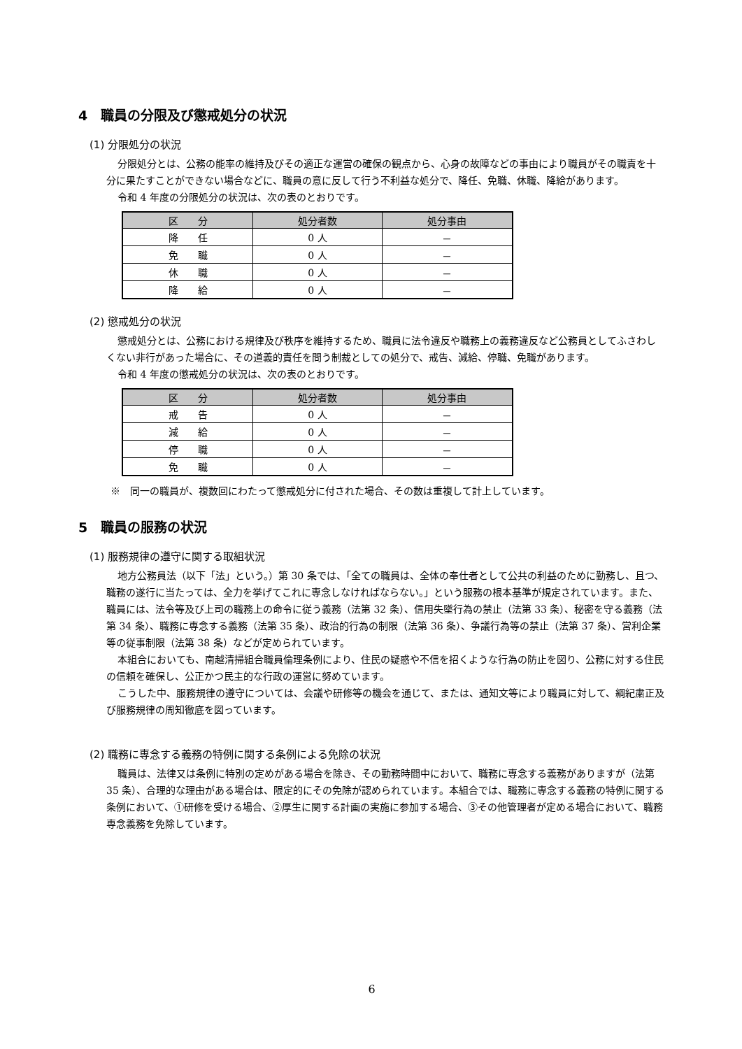4　職員の分限及び懲戒処分の状況
(1) 分限処分の状況
分限処分とは、公務の能率の維持及びその適正な運営の確保の観点から、心身の故障などの事由により職員がその職責を十分に果たすことができない場合などに、職員の意に反して行う不利益な処分で、降任、免職、休職、降給があります。
令和 4 年度の分限処分の状況は、次の表のとおりです。
| 区 分 | 処分者数 | 処分事由 |
| --- | --- | --- |
| 降 任 | 0 人 | － |
| 免 職 | 0 人 | － |
| 休 職 | 0 人 | － |
| 降 給 | 0 人 | － |
(2) 懲戒処分の状況
懲戒処分とは、公務における規律及び秩序を維持するため、職員に法令違反や職務上の義務違反など公務員としてふさわしくない非行があった場合に、その道義的責任を問う制裁としての処分で、戒告、減給、停職、免職があります。
令和 4 年度の懲戒処分の状況は、次の表のとおりです。
| 区 分 | 処分者数 | 処分事由 |
| --- | --- | --- |
| 戒 告 | 0 人 | － |
| 減 給 | 0 人 | － |
| 停 職 | 0 人 | － |
| 免 職 | 0 人 | － |
※　同一の職員が、複数回にわたって懲戒処分に付された場合、その数は重複して計上しています。
5　職員の服務の状況
(1) 服務規律の遵守に関する取組状況
地方公務員法（以下「法」という。）第 30 条では、「全ての職員は、全体の奉仕者として公共の利益のために勤務し、且つ、職務の遂行に当たっては、全力を挙げてこれに専念しなければならない。」という服務の根本基準が規定されています。また、職員には、法令等及び上司の職務上の命令に従う義務（法第 32 条）、信用失墜行為の禁止（法第 33 条）、秘密を守る義務（法第 34 条）、職務に専念する義務（法第 35 条）、政治的行為の制限（法第 36 条）、争議行為等の禁止（法第 37 条）、営利企業等の従事制限（法第 38 条）などが定められています。
本組合においても、南越清掃組合職員倫理条例により、住民の疑惑や不信を招くような行為の防止を図り、公務に対する住民の信頼を確保し、公正かつ民主的な行政の運営に努めています。
こうした中、服務規律の遵守については、会議や研修等の機会を通じて、または、通知文等により職員に対して、綱紀粛正及び服務規律の周知徹底を図っています。
(2) 職務に専念する義務の特例に関する条例による免除の状況
職員は、法律又は条例に特別の定めがある場合を除き、その勤務時間中において、職務に専念する義務がありますが（法第 35 条）、合理的な理由がある場合は、限定的にその免除が認められています。本組合では、職務に専念する義務の特例に関する条例において、①研修を受ける場合、②厚生に関する計画の実施に参加する場合、③その他管理者が定める場合において、職務専念義務を免除しています。
6